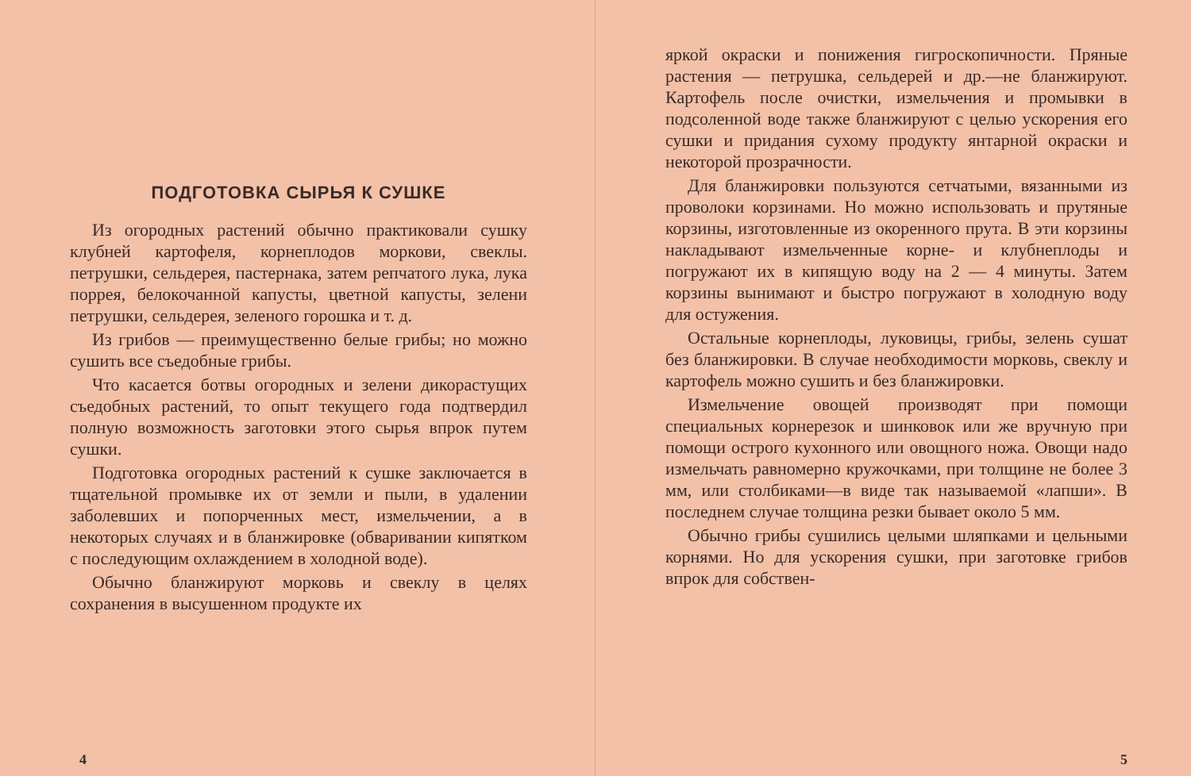ПОДГОТОВКА СЫРЬЯ К СУШКЕ
Из огородных растений обычно практиковали сушку клубней картофеля, корнеплодов моркови, свеклы. петрушки, сельдерея, пастернака, затем репчатого лука, лука поррея, белокочанной капусты, цветной капусты, зелени петрушки, сельдерея, зеленого горошка и т. д.
Из грибов — преимущественно белые грибы; но можно сушить все съедобные грибы.
Что касается ботвы огородных и зелени дикорастущих съедобных растений, то опыт текущего года подтвердил полную возможность заготовки этого сырья впрок путем сушки.
Подготовка огородных растений к сушке заключается в тщательной промывке их от земли и пыли, в удалении заболевших и попорченных мест, измельчении, а в некоторых случаях и в бланжировке (обваривании кипятком с последующим охлаждением в холодной воде).
Обычно бланжируют морковь и свеклу в целях сохранения в высушенном продукте их
4
яркой окраски и понижения гигроскопичности. Пряные растения — петрушка, сельдерей и др.—не бланжируют. Картофель после очистки, измельчения и промывки в подсоленной воде также бланжируют с целью ускорения его сушки и придания сухому продукту янтарной окраски и некоторой прозрачности.
Для бланжировки пользуются сетчатыми, вязанными из проволоки корзинами. Но можно использовать и прутяные корзины, изготовленные из окоренного прута. В эти корзины накладывают измельченные корне- и клубнеплоды и погружают их в кипящую воду на 2 — 4 минуты. Затем корзины вынимают и быстро погружают в холодную воду для остужения.
Остальные корнеплоды, луковицы, грибы, зелень сушат без бланжировки. В случае необходимости морковь, свеклу и картофель можно сушить и без бланжировки.
Измельчение овощей производят при помощи специальных корнерезок и шинковок или же вручную при помощи острого кухонного или овощного ножа. Овощи надо измельчать равномерно кружочками, при толщине не более 3 мм, или столбиками—в виде так называемой «лапши». В последнем случае толщина резки бывает около 5 мм.
Обычно грибы сушились целыми шляпками и цельными корнями. Но для ускорения сушки, при заготовке грибов впрок для собствен-
5